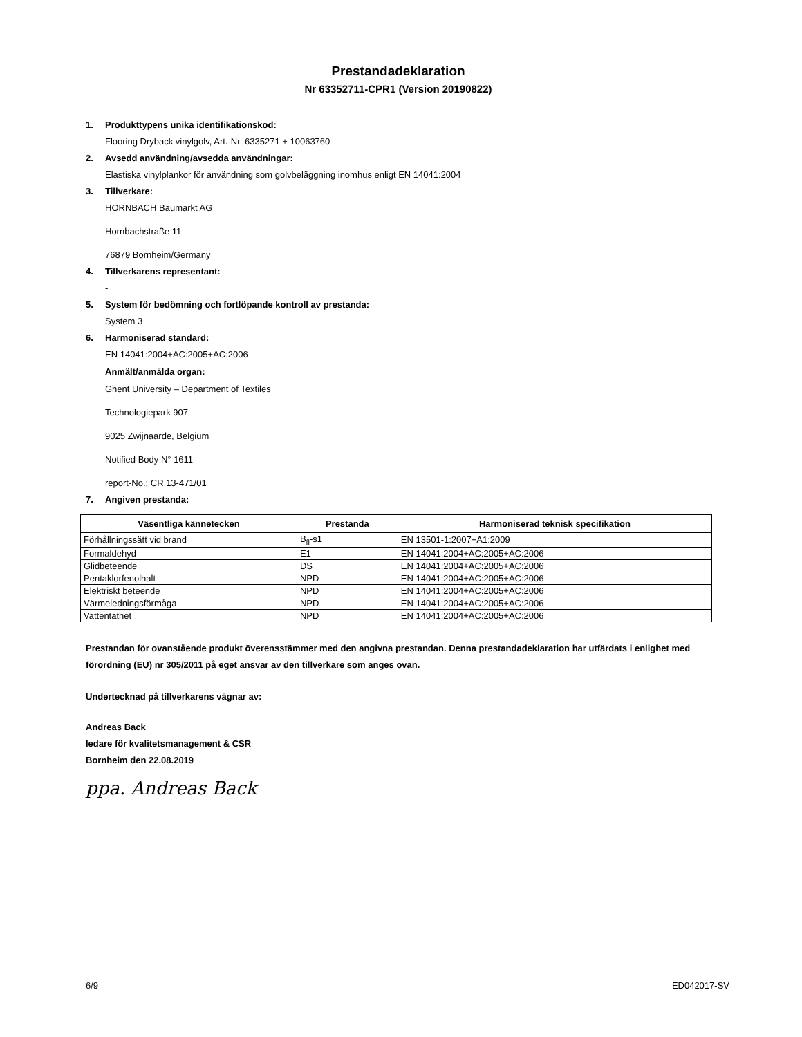Prestandadeklaration
Nr 63352711-CPR1 (Version 20190822)
1. Produkttypens unika identifikationskod:
Flooring Dryback vinylgolv, Art.-Nr. 6335271 + 10063760
2. Avsedd användning/avsedda användningar:
Elastiska vinylplankor för användning som golvbeläggning inomhus enligt EN 14041:2004
3. Tillverkare:
HORNBACH Baumarkt AG
Hornbachstraße 11
76879 Bornheim/Germany
4. Tillverkarens representant:
-
5. System för bedömning och fortlöpande kontroll av prestanda:
System 3
6. Harmoniserad standard:
EN 14041:2004+AC:2005+AC:2006
Anmält/anmälda organ:
Ghent University – Department of Textiles
Technologiepark 907
9025 Zwijnaarde, Belgium
Notified Body N° 1611
report-No.: CR 13-471/01
7. Angiven prestanda:
| Väsentliga kännetecken | Prestanda | Harmoniserad teknisk specifikation |
| --- | --- | --- |
| Förhållningssätt vid brand | B<sub>fl</sub>-s1 | EN 13501-1:2007+A1:2009 |
| Formaldehyd | E1 | EN 14041:2004+AC:2005+AC:2006 |
| Glidbeteende | DS | EN 14041:2004+AC:2005+AC:2006 |
| Pentaklorfenolhalt | NPD | EN 14041:2004+AC:2005+AC:2006 |
| Elektriskt beteende | NPD | EN 14041:2004+AC:2005+AC:2006 |
| Värmeledningsförmåga | NPD | EN 14041:2004+AC:2005+AC:2006 |
| Vattentäthet | NPD | EN 14041:2004+AC:2005+AC:2006 |
Prestandan för ovanstående produkt överensstämmer med den angivna prestandan. Denna prestandadeklaration har utfärdats i enlighet med förordning (EU) nr 305/2011 på eget ansvar av den tillverkare som anges ovan.
Undertecknad på tillverkarens vägnar av:
Andreas Back
ledare för kvalitetsmanagement & CSR
Bornheim den 22.08.2019
ppa. Andreas Back
6/9 ED042017-SV